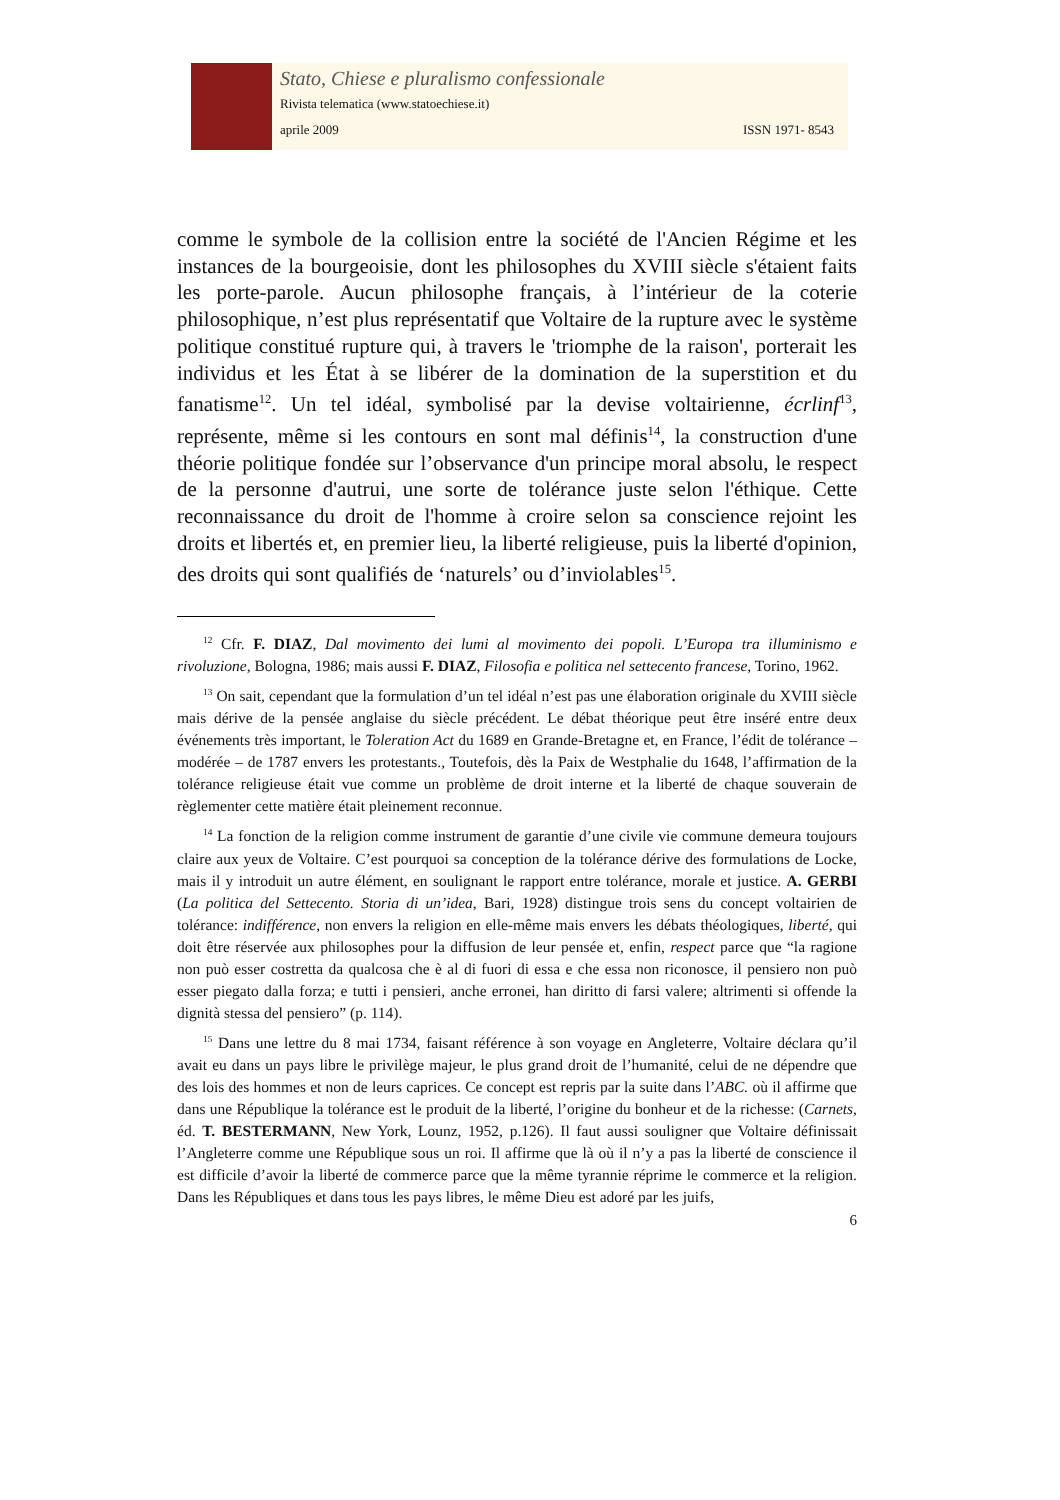Stato, Chiese e pluralismo confessionale
Rivista telematica (www.statoechiese.it)
aprile 2009 ISSN 1971- 8543
comme le symbole de la collision entre la société de l'Ancien Régime et les instances de la bourgeoisie, dont les philosophes du XVIII siècle s'étaient faits les porte-parole. Aucun philosophe français, à l’intérieur de la coterie philosophique, n’est plus représentatif que Voltaire de la rupture avec le système politique constitué rupture qui, à travers le 'triomphe de la raison', porterait les individus et les État à se libérer de la domination de la superstition et du fanatisme<sup>12</sup>. Un tel idéal, symbolisé par la devise voltairienne, écrlinf<sup>13</sup>, représente, même si les contours en sont mal définis<sup>14</sup>, la construction d'une théorie politique fondée sur l’observance d'un principe moral absolu, le respect de la personne d'autrui, une sorte de tolérance juste selon l'éthique. Cette reconnaissance du droit de l'homme à croire selon sa conscience rejoint les droits et libertés et, en premier lieu, la liberté religieuse, puis la liberté d'opinion, des droits qui sont qualifiés de ‘naturels’ ou d’inviolables<sup>15</sup>.
<sup>12</sup> Cfr. F. DIAZ, Dal movimento dei lumi al movimento dei popoli. L’Europa tra illuminismo e rivoluzione, Bologna, 1986; mais aussi F. DIAZ, Filosofia e politica nel settecento francese, Torino, 1962.
<sup>13</sup> On sait, cependant que la formulation d’un tel idéal n’est pas une élaboration originale du XVIII siècle mais dérive de la pensée anglaise du siècle précédent. Le débat théorique peut être inséré entre deux événements très important, le Toleration Act du 1689 en Grande-Bretagne et, en France, l’édit de tolérance – modérée – de 1787 envers les protestants., Toutefois, dès la Paix de Westphalie du 1648, l’affirmation de la tolérance religieuse était vue comme un problème de droit interne et la liberté de chaque souverain de règlementer cette matière était pleinement reconnue.
<sup>14</sup> La fonction de la religion comme instrument de garantie d’une civile vie commune demeura toujours claire aux yeux de Voltaire. C’est pourquoi sa conception de la tolérance dérive des formulations de Locke, mais il y introduit un autre élément, en soulignant le rapport entre tolérance, morale et justice. A. GERBI (La politica del Settecento. Storia di un’idea, Bari, 1928) distingue trois sens du concept voltairien de tolérance: indifférence, non envers la religion en elle-même mais envers les débats théologiques, liberté, qui doit être réservée aux philosophes pour la diffusion de leur pensée et, enfin, respect parce que “la ragione non può esser costretta da qualcosa che è al di fuori di essa e che essa non riconosce, il pensiero non può esser piegato dalla forza; e tutti i pensieri, anche erronei, han diritto di farsi valere; altrimenti si offende la dignità stessa del pensiero” (p. 114).
<sup>15</sup> Dans une lettre du 8 mai 1734, faisant référence à son voyage en Angleterre, Voltaire déclara qu’il avait eu dans un pays libre le privilège majeur, le plus grand droit de l’humanité, celui de ne dépendre que des lois des hommes et non de leurs caprices. Ce concept est repris par la suite dans l’ABC. où il affirme que dans une République la tolérance est le produit de la liberté, l’origine du bonheur et de la richesse: (Carnets, éd. T. BESTERMANN, New York, Lounz, 1952, p.126). Il faut aussi souligner que Voltaire définissait l’Angleterre comme une République sous un roi. Il affirme que là où il n’y a pas la liberté de conscience il est difficile d’avoir la liberté de commerce parce que la même tyrannie réprime le commerce et la religion. Dans les Républiques et dans tous les pays libres, le même Dieu est adoré par les juifs,
6